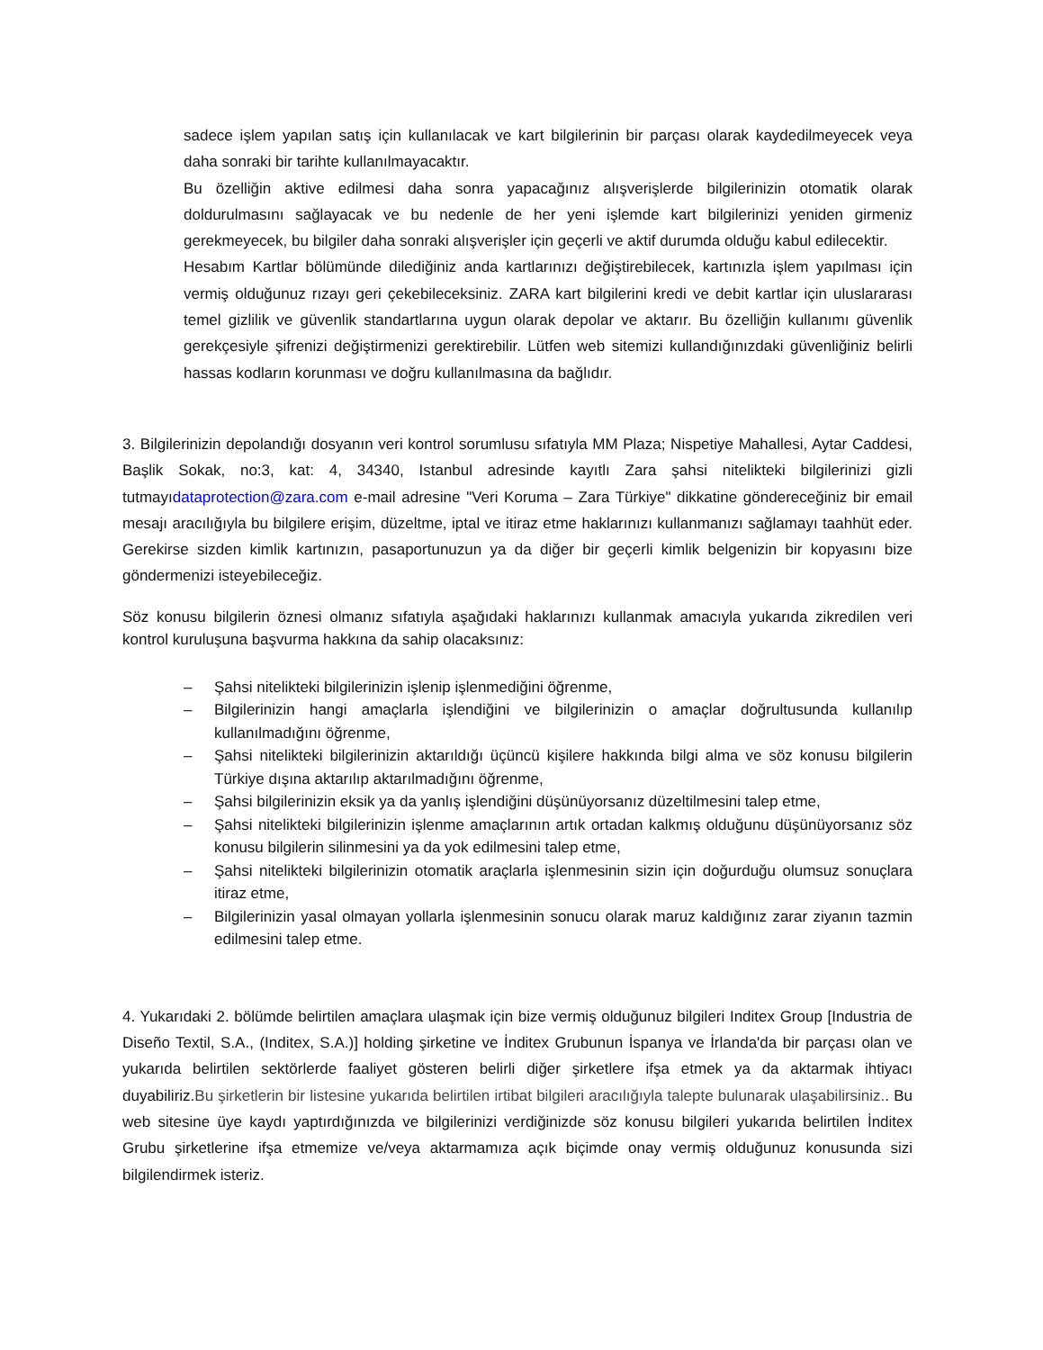sadece işlem yapılan satış için kullanılacak ve kart bilgilerinin bir parçası olarak kaydedilmeyecek veya daha sonraki bir tarihte kullanılmayacaktır.
Bu özelliğin aktive edilmesi daha sonra yapacağınız alışverişlerde bilgilerinizin otomatik olarak doldurulmasını sağlayacak ve bu nedenle de her yeni işlemde kart bilgilerinizi yeniden girmeniz gerekmeyecek, bu bilgiler daha sonraki alışverişler için geçerli ve aktif durumda olduğu kabul edilecektir.
Hesabım Kartlar bölümünde dilediğiniz anda kartlarınızı değiştirebilecek, kartınızla işlem yapılması için vermiş olduğunuz rızayı geri çekebileceksiniz. ZARA kart bilgilerini kredi ve debit kartlar için uluslararası temel gizlilik ve güvenlik standartlarına uygun olarak depolar ve aktarır. Bu özelliğin kullanımı güvenlik gerekçesiyle şifrenizi değiştirmenizi gerektirebilir. Lütfen web sitemizi kullandığınızdaki güvenliğiniz belirli hassas kodların korunması ve doğru kullanılmasına da bağlıdır.
3. Bilgilerinizin depolandığı dosyanın veri kontrol sorumlusu sıfatıyla MM Plaza; Nispetiye Mahallesi, Aytar Caddesi, Başlik Sokak, no:3, kat: 4, 34340, Istanbul adresinde kayıtlı Zara şahsi nitelikteki bilgilerinizi gizli tutmayıdataprotection@zara.com e-mail adresine "Veri Koruma – Zara Türkiye" dikkatine göndereceğiniz bir email mesajı aracılığıyla bu bilgilere erişim, düzeltme, iptal ve itiraz etme haklarınızı kullanmanızı sağlamayı taahhüt eder. Gerekirse sizden kimlik kartınızın, pasaportunuzun ya da diğer bir geçerli kimlik belgenizin bir kopyasını bize göndermenizi isteyebileceğiz.
Söz konusu bilgilerin öznesi olmanız sıfatıyla aşağıdaki haklarınızı kullanmak amacıyla yukarıda zikredilen veri kontrol kuruluşuna başvurma hakkına da sahip olacaksınız:
– Şahsi nitelikteki bilgilerinizin işlenip işlenmediğini öğrenme,
– Bilgilerinizin hangi amaçlarla işlendiğini ve bilgilerinizin o amaçlar doğrultusunda kullanılıp kullanılmadığını öğrenme,
– Şahsi nitelikteki bilgilerinizin aktarıldığı üçüncü kişilere hakkında bilgi alma ve söz konusu bilgilerin Türkiye dışına aktarılıp aktarılmadığını öğrenme,
– Şahsi bilgilerinizin eksik ya da yanlış işlendiğini düşünüyorsanız düzeltilmesini talep etme,
– Şahsi nitelikteki bilgilerinizin işlenme amaçlarının artık ortadan kalkmış olduğunu düşünüyorsanız söz konusu bilgilerin silinmesini ya da yok edilmesini talep etme,
– Şahsi nitelikteki bilgilerinizin otomatik araçlarla işlenmesinin sizin için doğurduğu olumsuz sonuçlara itiraz etme,
– Bilgilerinizin yasal olmayan yollarla işlenmesinin sonucu olarak maruz kaldığınız zarar ziyanın tazmin edilmesini talep etme.
4. Yukarıdaki 2. bölümde belirtilen amaçlara ulaşmak için bize vermiş olduğunuz bilgileri Inditex Group [Industria de Diseño Textil, S.A., (Inditex, S.A.)] holding şirketine ve İnditex Grubunun İspanya ve İrlanda'da bir parçası olan ve yukarıda belirtilen sektörlerde faaliyet gösteren belirli diğer şirketlere ifşa etmek ya da aktarmak ihtiyacı duyabiliriz.Bu şirketlerin bir listesine yukarıda belirtilen irtibat bilgileri aracılığıyla talepte bulunarak ulaşabilirsiniz.. Bu web sitesine üye kaydı yaptırdığınızda ve bilgilerinizi verdiğinizde söz konusu bilgileri yukarıda belirtilen İnditex Grubu şirketlerine ifşa etmemize ve/veya aktarmamıza açık biçimde onay vermiş olduğunuz konusunda sizi bilgilendirmek isteriz.